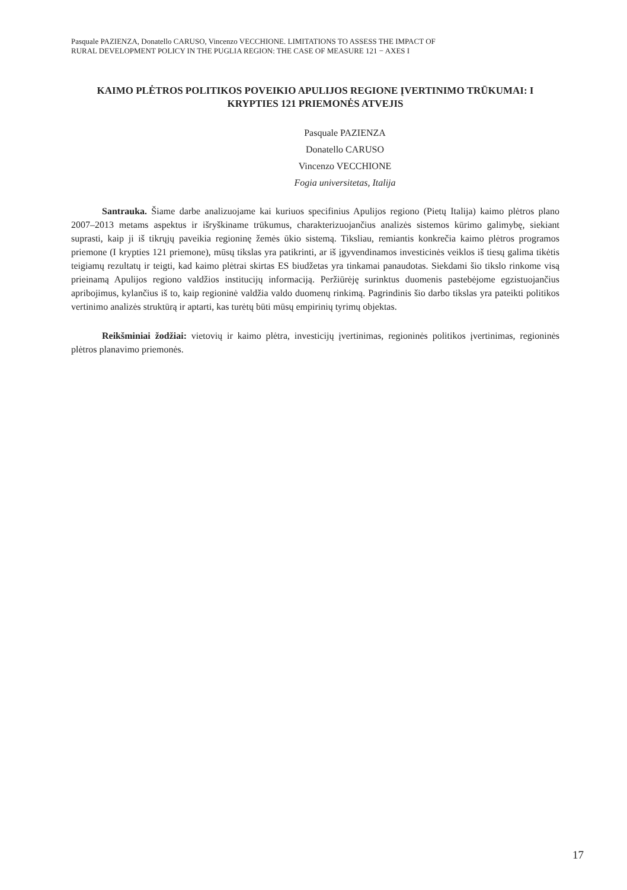Pasquale PAZIENZA, Donatello CARUSO, Vincenzo VECCHIONE. LIMITATIONS TO ASSESS THE IMPACT OF
RURAL DEVELOPMENT POLICY IN THE PUGLIA REGION: THE CASE OF MEASURE 121 − AXES I
KAIMO PLĖTROS POLITIKOS POVEIKIO APULIJOS REGIONE ĮVERTINIMO TRŪKUMAI: I KRYPTIES 121 PRIEMONĖS ATVEJIS
Pasquale PAZIENZA
Donatello CARUSO
Vincenzo VECCHIONE
Fogia universitetas, Italija
Santrauka. Šiame darbe analizuojame kai kuriuos specifinius Apulijos regiono (Pietų Italija) kaimo plėtros plano 2007–2013 metams aspektus ir išryškiname trūkumus, charakterizuojančius analizės sistemos kūrimo galimybę, siekiant suprasti, kaip ji iš tikrųjų paveikia regioninę žemės ūkio sistemą. Tiksliau, remiantis konkrečia kaimo plėtros programos priemone (I krypties 121 priemone), mūsų tikslas yra patikrinti, ar iš įgyvendinamos investicinės veiklos iš tiesų galima tikėtis teigiamų rezultatų ir teigti, kad kaimo plėtrai skirtas ES biudžetas yra tinkamai panaudotas. Siekdami šio tikslo rinkome visą prieinamą Apulijos regiono valdžios institucijų informaciją. Peržiūrėję surinktus duomenis pastebėjome egzistuojančius apribojimus, kylančius iš to, kaip regioninė valdžia valdo duomenų rinkimą. Pagrindinis šio darbo tikslas yra pateikti politikos vertinimo analizės struktūrą ir aptarti, kas turėtų būti mūsų empirinių tyrimų objektas.
Reikšminiai žodžiai: vietovių ir kaimo plėtra, investicijų įvertinimas, regioninės politikos įvertinimas, regioninės plėtros planavimo priemonės.
17